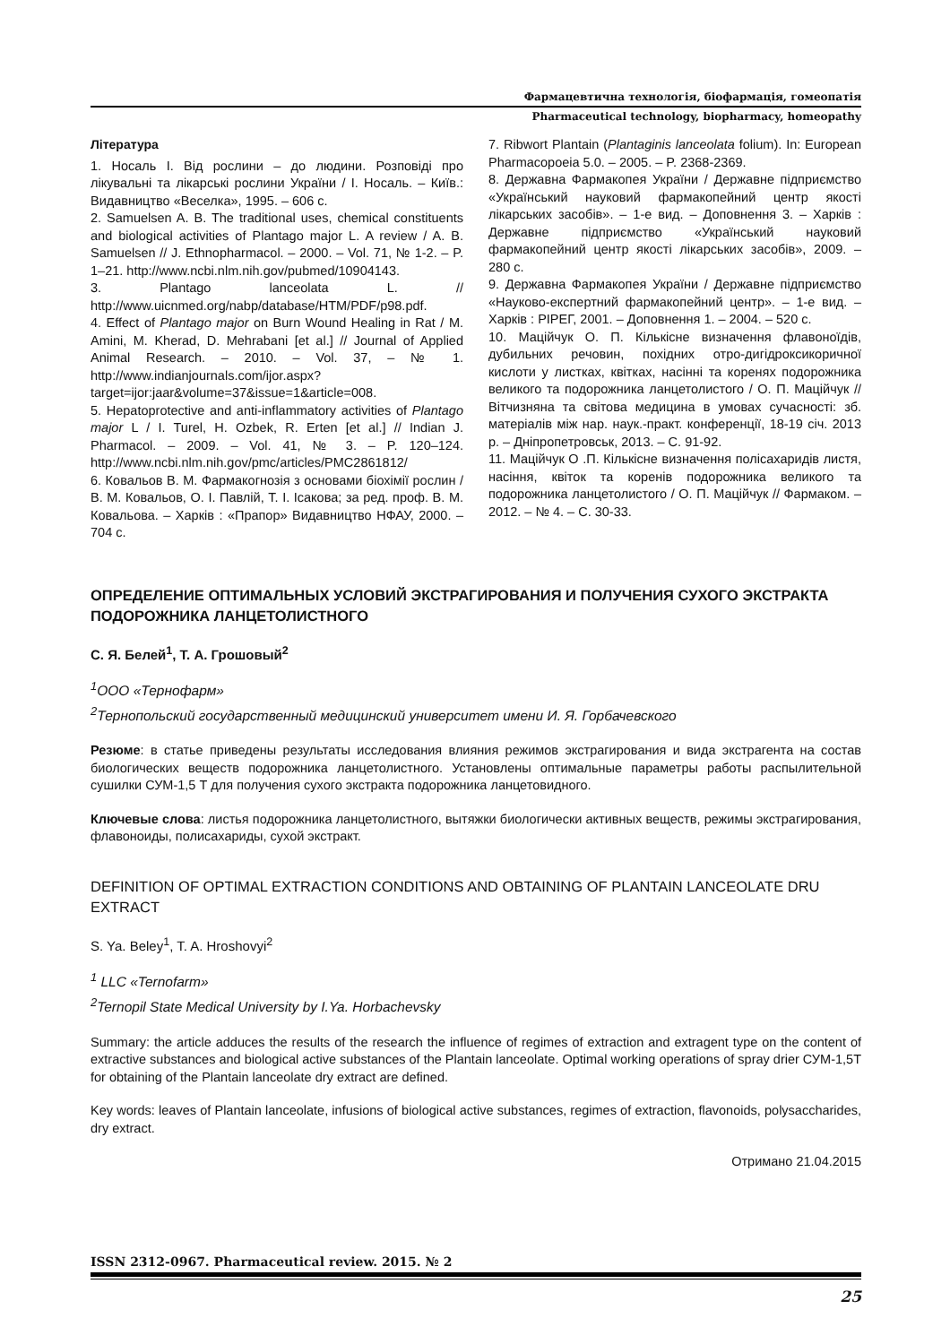Фармацевтична технологія, біофармація, гомеопатія
Pharmaceutical technology, biopharmacy, homeopathy
Література
1. Носаль І. Від рослини – до людини. Розповіді про лікувальні та лікарські рослини України / І. Носаль. – Київ.: Видавництво «Веселка», 1995. – 606 с.
2. Samuelsen A. B. The traditional uses, chemical constituents and biological activities of Plantago major L. A review / A. B. Samuelsen // J. Ethnopharmacol. – 2000. – Vol. 71, № 1-2. – P. 1–21. http://www.ncbi.nlm.nih.gov/pubmed/10904143.
3. Plantago lanceolata L. // http://www.uicnmed.org/nabp/database/HTM/PDF/p98.pdf.
4. Effect of Plantago major on Burn Wound Healing in Rat / M. Amini, M. Kherad, D. Mehrabani [et al.] // Journal of Applied Animal Research. – 2010. – Vol. 37, – № 1. http://www.indianjournals.com/ijor.aspx?target=ijor:jaar&volume=37&issue=1&article=008.
5. Hepatoprotective and anti-inflammatory activities of Plantago major L / I. Turel, H. Ozbek, R. Erten [et al.] // Indian J. Pharmacol. – 2009. – Vol. 41, № 3. – P. 120–124. http://www.ncbi.nlm.nih.gov/pmc/articles/PMC2861812/
6. Ковальов В. М. Фармакогнозія з основами біохімії рослин / В. М. Ковальов, О. І. Павлій, Т. І. Ісакова; за ред. проф. В. М. Ковальова. – Харків : «Прапор» Видавництво НФАУ, 2000. – 704 с.
7. Ribwort Plantain (Plantaginis lanceolata folium). In: European Pharmacopoeia 5.0. – 2005. – P. 2368-2369.
8. Державна Фармакопея України / Державне підприємство «Український науковий фармакопейний центр якості лікарських засобів». – 1-е вид. – Доповнення 3. – Харків : Державне підприємство «Український науковий фармакопейний центр якості лікарських засобів», 2009. – 280 с.
9. Державна Фармакопея України / Державне під­приємство «Науково-експертний фармакопейний центр». – 1-е вид. – Харків : РІРЕГ, 2001. – Доповнення 1. – 2004. – 520 с.
10. Маційчук О. П. Кількісне визначення флавоноїдів, дубильних речовин, похідних отро-дигідроксикоричної кислоти у листках, квітках, насінні та коренях подорожника великого та подорожника ланцетолистого / О. П. Маційчук // Вітчизняна та світова медицина в умовах сучасності: зб. матеріалів між нар. наук.-практ. конференції, 18-19 січ. 2013 р. – Дніпропетровськ, 2013. – С. 91-92.
11. Маційчук О .П. Кількісне визначення полісахаридів листя, насіння, квіток та коренів подорожника великого та подорожника ланцетолистого / О. П. Маційчук // Фармаком. – 2012. – № 4. – С. 30-33.
ОПРЕДЕЛЕНИЕ ОПТИМАЛЬНЫХ УСЛОВИЙ ЭКСТРАГИРОВАНИЯ И ПОЛУЧЕНИЯ СУХОГО ЭКСТРАКТА ПОДОРОЖНИКА ЛАНЦЕТОЛИСТНОГО
С. Я. Белей<sup>1</sup>, Т. А. Грошовый<sup>2</sup>
<sup>1</sup> ООО «Тернофарм»
<sup>2</sup> Тернопольский государственный медицинский университет имени И. Я. Горбачевского
Резюме: в статье приведены результаты исследования влияния режимов экстрагирования и вида экстрагента на состав биологических веществ подорожника ланцетолистного. Установлены оптимальные параметры работы распылительной сушилки СУМ-1,5 Т для получения сухого экстракта подорожника ланцетовидного.
Ключевые слова: листья подорожника ланцетолистного, вытяжки биологически активных веществ, режимы экстрагирования, флавоноиды, полисахариды, сухой экстракт.
DEFINITION OF OPTIMAL EXTRACTION CONDITIONS AND OBTAINING OF PLANTAIN LANCEOLATE DRU EXTRACT
S. Ya. Beley<sup>1</sup>, T. A. Hroshovyi<sup>2</sup>
<sup>1</sup> LLC «Ternofarm»
<sup>2</sup> Ternopil State Medical University by I.Ya. Horbachevsky
Summary: the article adduces the results of the research the influence of regimes of extraction and extragent type on the content of extractive substances and biological active substances of the Plantain lanceolate. Optimal working operations of spray drier СУМ-1,5T for obtaining of the Plantain lanceolate dry extract are defined.
Key words: leaves of Plantain lanceolate, infusions of biological active substances, regimes of extraction, flavonoids, polysaccharides, dry extract.
Отримано 21.04.2015
ISSN 2312-0967. Pharmaceutical review. 2015. № 2
25